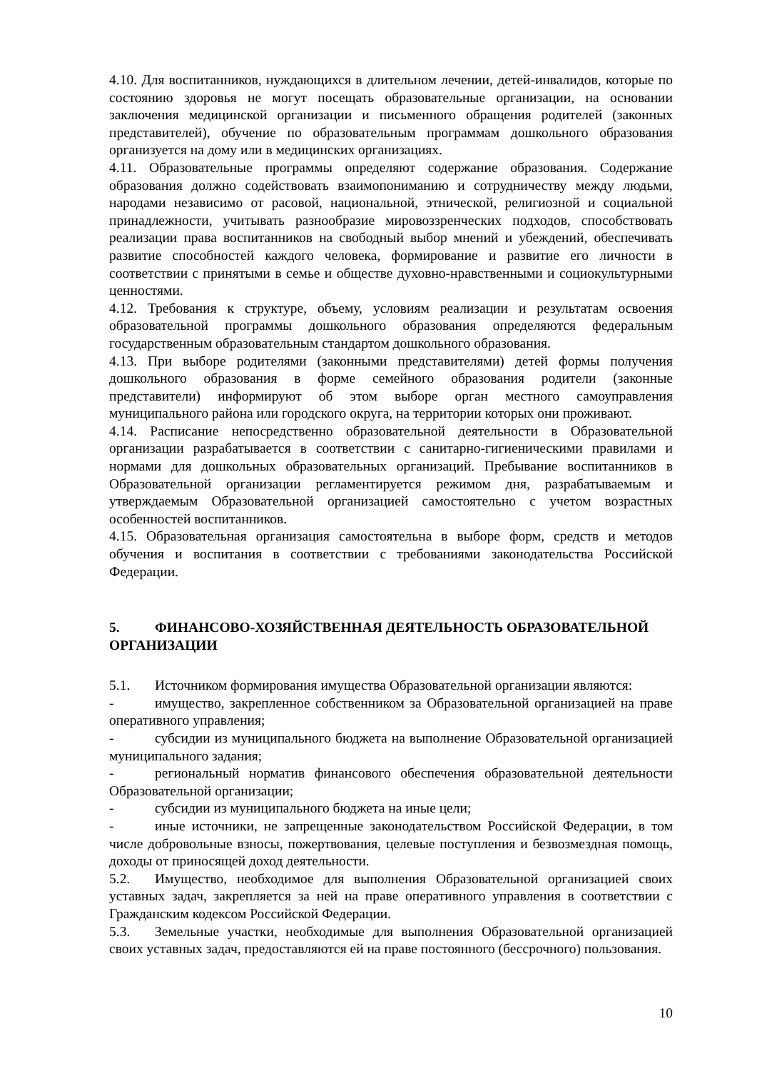4.10. Для воспитанников, нуждающихся в длительном лечении, детей-инвалидов, которые по состоянию здоровья не могут посещать образовательные организации, на основании заключения медицинской организации и письменного обращения родителей (законных представителей), обучение по образовательным программам дошкольного образования организуется на дому или в медицинских организациях.
4.11. Образовательные программы определяют содержание образования. Содержание образования должно содействовать взаимопониманию и сотрудничеству между людьми, народами независимо от расовой, национальной, этнической, религиозной и социальной принадлежности, учитывать разнообразие мировоззренческих подходов, способствовать реализации права воспитанников на свободный выбор мнений и убеждений, обеспечивать развитие способностей каждого человека, формирование и развитие его личности в соответствии с принятыми в семье и обществе духовно-нравственными и социокультурными ценностями.
4.12. Требования к структуре, объему, условиям реализации и результатам освоения образовательной программы дошкольного образования определяются федеральным государственным образовательным стандартом дошкольного образования.
4.13. При выборе родителями (законными представителями) детей формы получения дошкольного образования в форме семейного образования родители (законные представители) информируют об этом выборе орган местного самоуправления муниципального района или городского округа, на территории которых они проживают.
4.14. Расписание непосредственно образовательной деятельности в Образовательной организации разрабатывается в соответствии с санитарно-гигиеническими правилами и нормами для дошкольных образовательных организаций. Пребывание воспитанников в Образовательной организации регламентируется режимом дня, разрабатываемым и утверждаемым Образовательной организацией самостоятельно с учетом возрастных особенностей воспитанников.
4.15. Образовательная организация самостоятельна в выборе форм, средств и методов обучения и воспитания в соответствии с требованиями законодательства Российской Федерации.
5. ФИНАНСОВО-ХОЗЯЙСТВЕННАЯ ДЕЯТЕЛЬНОСТЬ ОБРАЗОВАТЕЛЬНОЙ ОРГАНИЗАЦИИ
5.1. Источником формирования имущества Образовательной организации являются:
- имущество, закрепленное собственником за Образовательной организацией на праве оперативного управления;
- субсидии из муниципального бюджета на выполнение Образовательной организацией муниципального задания;
- региональный норматив финансового обеспечения образовательной деятельности Образовательной организации;
- субсидии из муниципального бюджета на иные цели;
- иные источники, не запрещенные законодательством Российской Федерации, в том числе добровольные взносы, пожертвования, целевые поступления и безвозмездная помощь, доходы от приносящей доход деятельности.
5.2. Имущество, необходимое для выполнения Образовательной организацией своих уставных задач, закрепляется за ней на праве оперативного управления в соответствии с Гражданским кодексом Российской Федерации.
5.3. Земельные участки, необходимые для выполнения Образовательной организацией своих уставных задач, предоставляются ей на праве постоянного (бессрочного) пользования.
10